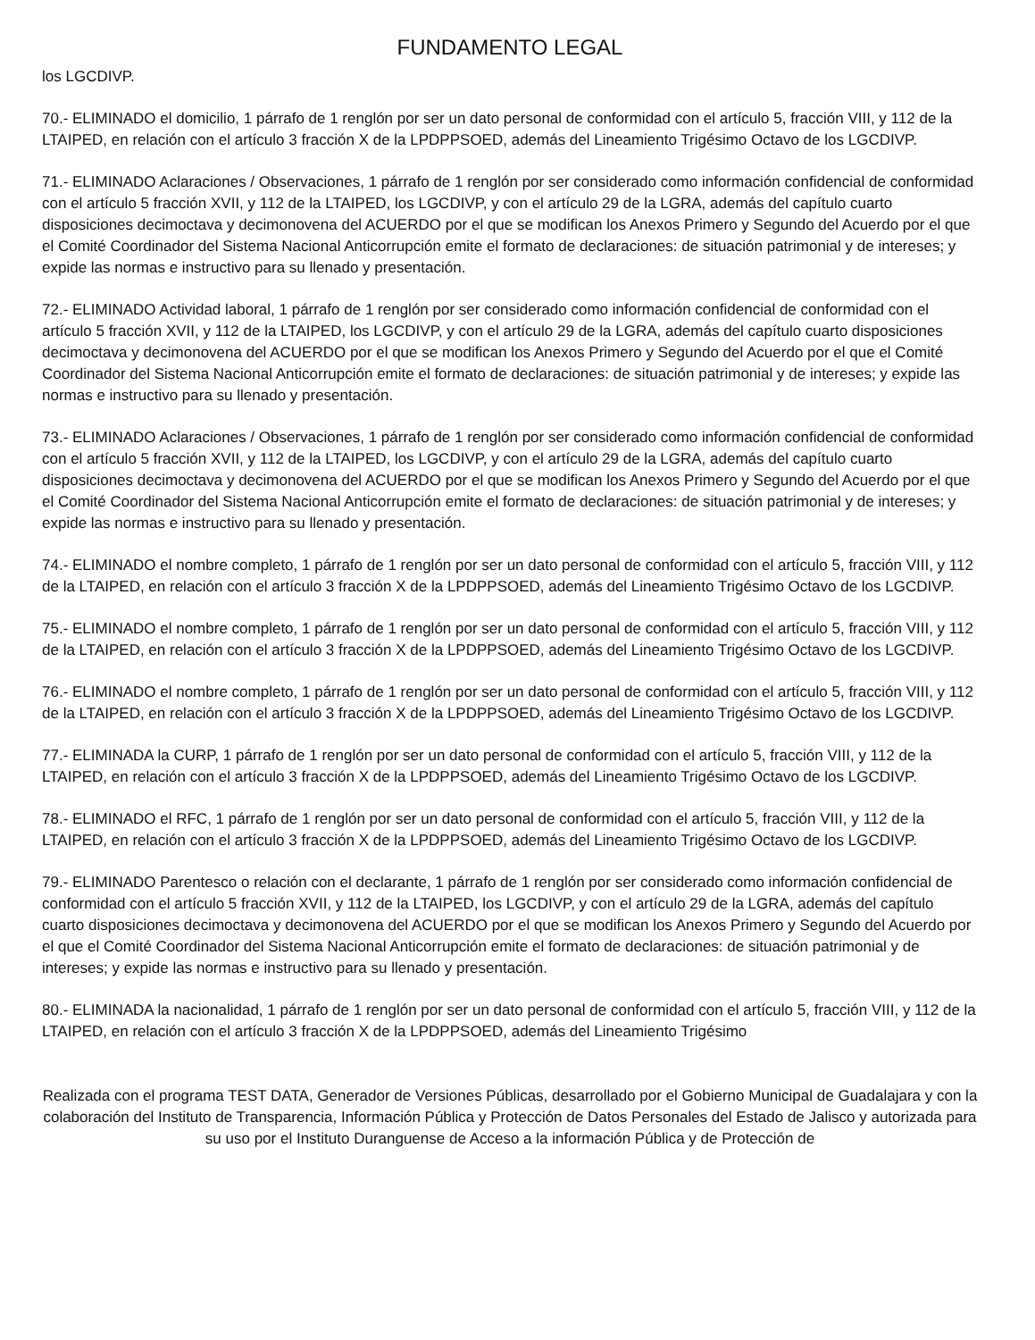FUNDAMENTO LEGAL
los LGCDIVP.
70.- ELIMINADO el domicilio, 1 párrafo de 1 renglón por ser un dato personal de conformidad con el artículo 5, fracción VIII, y 112 de la LTAIPED, en relación con el artículo 3 fracción X de la LPDPPSOED, además del Lineamiento Trigésimo Octavo de los LGCDIVP.
71.- ELIMINADO Aclaraciones / Observaciones, 1 párrafo de 1 renglón por ser considerado como información confidencial de conformidad con el artículo 5 fracción XVII, y 112 de la LTAIPED, los LGCDIVP, y con el artículo 29 de la LGRA, además del capítulo cuarto disposiciones decimoctava y decimonovena del ACUERDO por el que se modifican los Anexos Primero y Segundo del Acuerdo por el que el Comité Coordinador del Sistema Nacional Anticorrupción emite el formato de declaraciones: de situación patrimonial y de intereses; y expide las normas e instructivo para su llenado y presentación.
72.- ELIMINADO Actividad laboral, 1 párrafo de 1 renglón por ser considerado como información confidencial de conformidad con el artículo 5 fracción XVII, y 112 de la LTAIPED, los LGCDIVP, y con el artículo 29 de la LGRA, además del capítulo cuarto disposiciones decimoctava y decimonovena del ACUERDO por el que se modifican los Anexos Primero y Segundo del Acuerdo por el que el Comité Coordinador del Sistema Nacional Anticorrupción emite el formato de declaraciones: de situación patrimonial y de intereses; y expide las normas e instructivo para su llenado y presentación.
73.- ELIMINADO Aclaraciones / Observaciones, 1 párrafo de 1 renglón por ser considerado como información confidencial de conformidad con el artículo 5 fracción XVII, y 112 de la LTAIPED, los LGCDIVP, y con el artículo 29 de la LGRA, además del capítulo cuarto disposiciones decimoctava y decimonovena del ACUERDO por el que se modifican los Anexos Primero y Segundo del Acuerdo por el que el Comité Coordinador del Sistema Nacional Anticorrupción emite el formato de declaraciones: de situación patrimonial y de intereses; y expide las normas e instructivo para su llenado y presentación.
74.- ELIMINADO el nombre completo, 1 párrafo de 1 renglón por ser un dato personal de conformidad con el artículo 5, fracción VIII, y 112 de la LTAIPED, en relación con el artículo 3 fracción X de la LPDPPSOED, además del Lineamiento Trigésimo Octavo de los LGCDIVP.
75.- ELIMINADO el nombre completo, 1 párrafo de 1 renglón por ser un dato personal de conformidad con el artículo 5, fracción VIII, y 112 de la LTAIPED, en relación con el artículo 3 fracción X de la LPDPPSOED, además del Lineamiento Trigésimo Octavo de los LGCDIVP.
76.- ELIMINADO el nombre completo, 1 párrafo de 1 renglón por ser un dato personal de conformidad con el artículo 5, fracción VIII, y 112 de la LTAIPED, en relación con el artículo 3 fracción X de la LPDPPSOED, además del Lineamiento Trigésimo Octavo de los LGCDIVP.
77.- ELIMINADA la CURP, 1 párrafo de 1 renglón por ser un dato personal de conformidad con el artículo 5, fracción VIII, y 112 de la LTAIPED, en relación con el artículo 3 fracción X de la LPDPPSOED, además del Lineamiento Trigésimo Octavo de los LGCDIVP.
78.- ELIMINADO el RFC, 1 párrafo de 1 renglón por ser un dato personal de conformidad con el artículo 5, fracción VIII, y 112 de la LTAIPED, en relación con el artículo 3 fracción X de la LPDPPSOED, además del Lineamiento Trigésimo Octavo de los LGCDIVP.
79.- ELIMINADO Parentesco o relación con el declarante, 1 párrafo de 1 renglón por ser considerado como información confidencial de conformidad con el artículo 5 fracción XVII, y 112 de la LTAIPED, los LGCDIVP, y con el artículo 29 de la LGRA, además del capítulo cuarto disposiciones decimoctava y decimonovena del ACUERDO por el que se modifican los Anexos Primero y Segundo del Acuerdo por el que el Comité Coordinador del Sistema Nacional Anticorrupción emite el formato de declaraciones: de situación patrimonial y de intereses; y expide las normas e instructivo para su llenado y presentación.
80.- ELIMINADA la nacionalidad, 1 párrafo de 1 renglón por ser un dato personal de conformidad con el artículo 5, fracción VIII, y 112 de la LTAIPED, en relación con el artículo 3 fracción X de la LPDPPSOED, además del Lineamiento Trigésimo
Realizada con el programa TEST DATA, Generador de Versiones Públicas, desarrollado por el Gobierno Municipal de Guadalajara y con la colaboración del Instituto de Transparencia, Información Pública y Protección de Datos Personales del Estado de Jalisco y autorizada para su uso por el Instituto Duranguense de Acceso a la información Pública y de Protección de